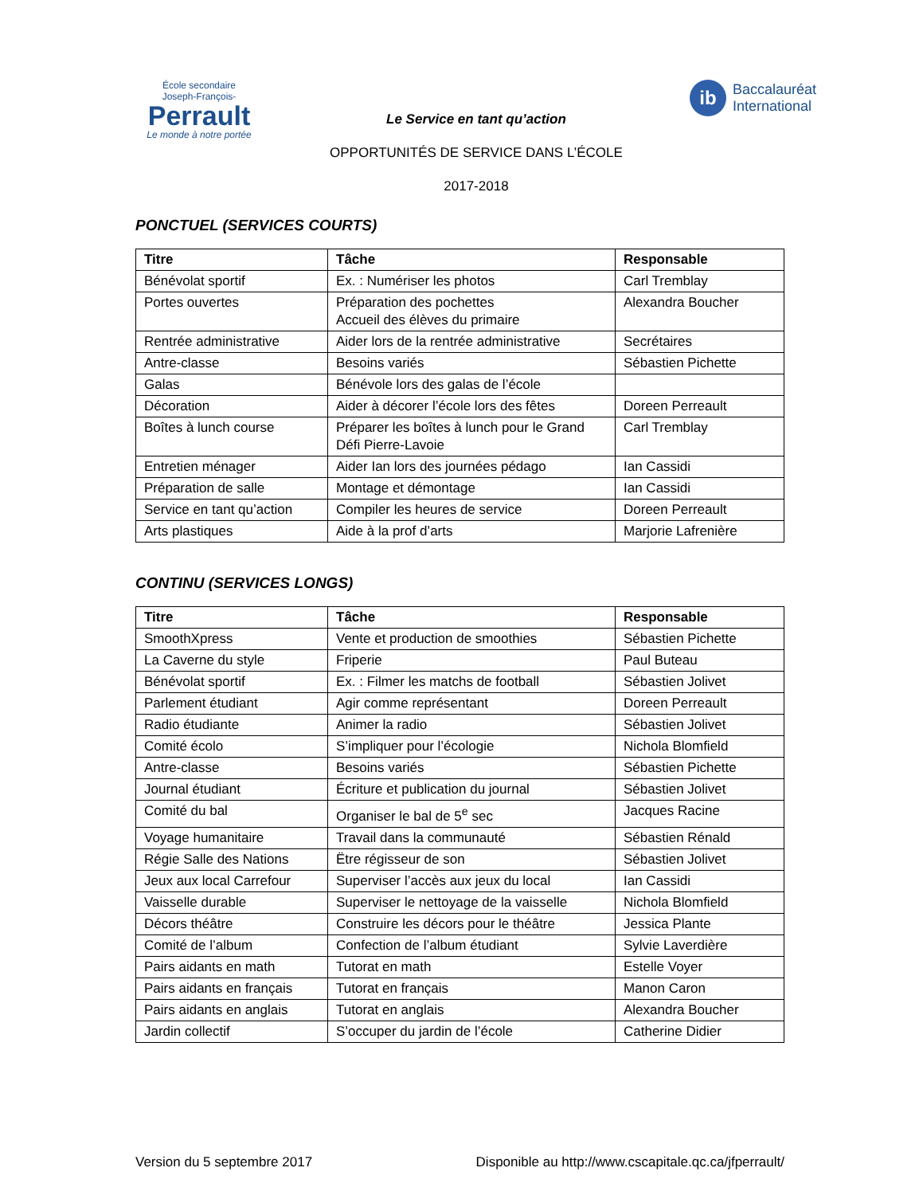École secondaire
Joseph-François-
Perrault
Le monde à notre portée
Le Service en tant qu’action
OPPORTUNITÉS DE SERVICE DANS L’ÉCOLE
2017-2018
ib
Baccalauréat
International
PONCTUEL (SERVICES COURTS)
| Titre | Tâche | Responsable |
| --- | --- | --- |
| Bénévolat sportif | Ex. : Numériser les photos | Carl Tremblay |
| Portes ouvertes | Préparation des pochettes Accueil des élèves du primaire | Alexandra Boucher |
| Rentrée administrative | Aider lors de la rentrée administrative | Secrétaires |
| Antre-classe | Besoins variés | Sébastien Pichette |
| Galas | Bénévole lors des galas de l’école | |
| Décoration | Aider à décorer l’école lors des fêtes | Doreen Perreault |
| Boîtes à lunch course | Préparer les boîtes à lunch pour le Grand Défi Pierre-Lavoie | Carl Tremblay |
| Entretien ménager | Aider Ian lors des journées pédago | Ian Cassidi |
| Préparation de salle | Montage et démontage | Ian Cassidi |
| Service en tant qu’action | Compiler les heures de service | Doreen Perreault |
| Arts plastiques | Aide à la prof d’arts | Marjorie Lafrenière |
CONTINU (SERVICES LONGS)
| Titre | Tâche | Responsable |
| --- | --- | --- |
| SmoothXpress | Vente et production de smoothies | Sébastien Pichette |
| La Caverne du style | Friperie | Paul Buteau |
| Bénévolat sportif | Ex. : Filmer les matchs de football | Sébastien Jolivet |
| Parlement étudiant | Agir comme représentant | Doreen Perreault |
| Radio étudiante | Animer la radio | Sébastien Jolivet |
| Comité écolo | S’impliquer pour l’écologie | Nichola Blomfield |
| Antre-classe | Besoins variés | Sébastien Pichette |
| Journal étudiant | Écriture et publication du journal | Sébastien Jolivet |
| Comité du bal | Organiser le bal de 5<sup>e</sup> sec | Jacques Racine |
| Voyage humanitaire | Travail dans la communauté | Sébastien Rénald |
| Régie Salle des Nations | Ëtre régisseur de son | Sébastien Jolivet |
| Jeux aux local Carrefour | Superviser l’accès aux jeux du local | Ian Cassidi |
| Vaisselle durable | Superviser le nettoyage de la vaisselle | Nichola Blomfield |
| Décors théâtre | Construire les décors pour le théâtre | Jessica Plante |
| Comité de l’album | Confection de l’album étudiant | Sylvie Laverdière |
| Pairs aidants en math | Tutorat en math | Estelle Voyer |
| Pairs aidants en français | Tutorat en français | Manon Caron |
| Pairs aidants en anglais | Tutorat en anglais | Alexandra Boucher |
| Jardin collectif | S’occuper du jardin de l’école | Catherine Didier |
Version du 5 septembre 2017 Disponible au http://www.cscapitale.qc.ca/jfperrault/